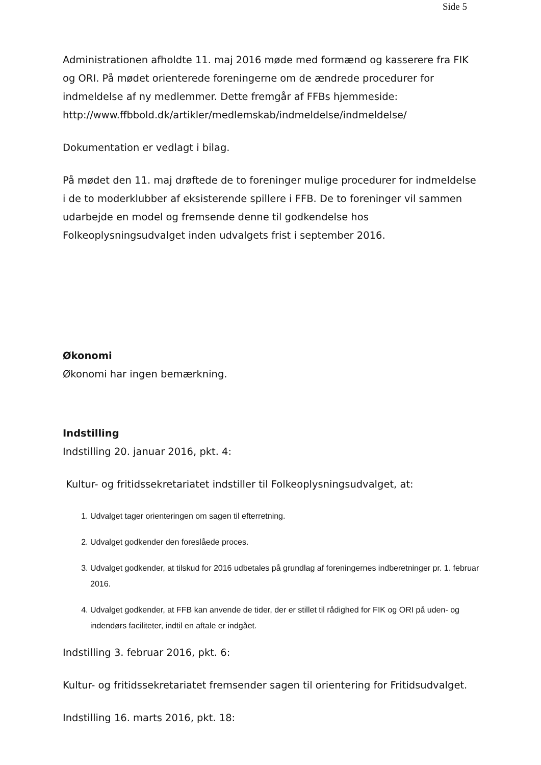Side 5
Administrationen afholdte 11. maj 2016 møde med formænd og kasserere fra FIK og ORI. På mødet orienterede foreningerne om de ændrede procedurer for indmeldelse af ny medlemmer. Dette fremgår af FFBs hjemmeside: http://www.ffbbold.dk/artikler/medlemskab/indmeldelse/indmeldelse/
Dokumentation er vedlagt i bilag.
På mødet den 11. maj drøftede de to foreninger mulige procedurer for indmeldelse i de to moderklubber af eksisterende spillere i FFB. De to foreninger vil sammen udarbejde en model og fremsende denne til godkendelse hos Folkeoplysningsudvalget inden udvalgets frist i september 2016.
Økonomi
Økonomi har ingen bemærkning.
Indstilling
Indstilling 20. januar 2016, pkt. 4:
Kultur- og fritidssekretariatet indstiller til Folkeoplysningsudvalget, at:
1. Udvalget tager orienteringen om sagen til efterretning.
2. Udvalget godkender den foreslåede proces.
3. Udvalget godkender, at tilskud for 2016 udbetales på grundlag af foreningernes indberetninger pr. 1. februar 2016.
4. Udvalget godkender, at FFB kan anvende de tider, der er stillet til rådighed for FIK og ORI på uden- og indendørs faciliteter, indtil en aftale er indgået.
Indstilling 3. februar 2016, pkt. 6:
Kultur- og fritidssekretariatet fremsender sagen til orientering for Fritidsudvalget.
Indstilling 16. marts 2016, pkt. 18: